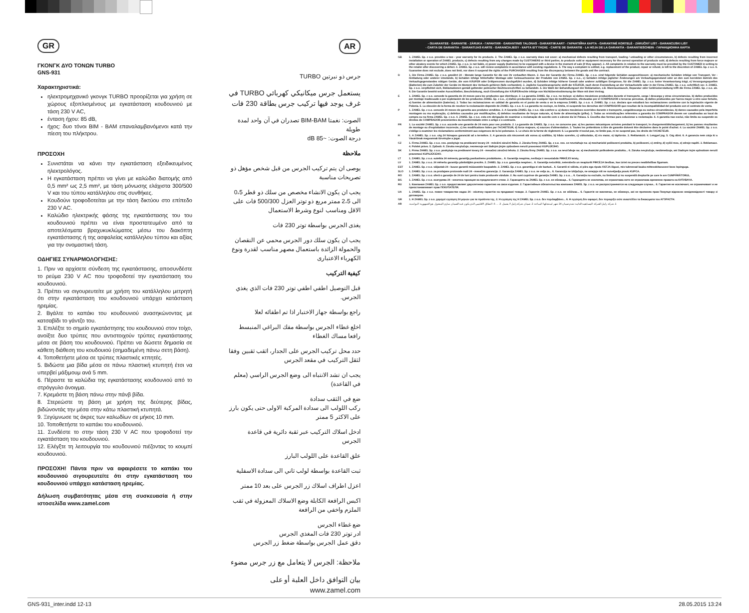GR
ΓΚΟΝΓΚ ΔΥΟ ΤΟΝΩΝ TURBO
GNS-931
Χαρακτηριστικά:
ηλεκτρομηχανικό γκονγκ TURBO προορίζεται για χρήση σε χώρους εξοπλισμένους με εγκατάσταση κουδουνιού με τάση 230 V AC,
ένταση ήχου: 85 dB,
ήχος: δυο τόνοι BIM - BAM επαναλαμβανόμενοι κατά την πίεση του πλήκτρου.
ΠΡΟΣΟΧΗ
Συνιστάται να κάνει την εγκατάσταση εξειδικευμένος ηλεκτρολόγος.
Η εγκατάσταση πρέπει να γίνει με καλώδιο διατομής από 0,5 mm² ως 2,5 mm², με τάση μόνωσης ελάχιστα 300/500 V και του τύπου κατάλληλου στις συνθήκες.
Κουδούνι τροφοδοτείται με την τάση δικτύου στο επίπεδο 230 V AC.
Καλώδιο ηλεκτρικής φάσης της εγκατάστασης του του κουδουνιού πρέπει να είναι προστατευμένο από τα αποτελέσματα βραχυκυκλώματος μέσω του διακόπτη εγκατάστασης ή της ασφαλείας κατάλληλου τύπου και αξίας για την ονομαστική τάση.
ΟΔΗΓΙΕΣ ΣΥΝΑΡΜΟΛΟΓΗΣΗΣ:
1. Πριν να αρχίσετε σύνδεση της εγκατάστασης, αποσυνδέστε το ρεύμα 230 V AC που τροφοδοτεί την εγκατάσταση του κουδουνιού.
3. Πρέπει να σιγουρευτείτε με χρήση του κατάλληλου μετρητή ότι στην εγκατάσταση του κουδουνιού υπάρχει κατάσταση ηρεμίας.
2. Βγάλτε το καπάκι του κουδουνιού ανασηκώνοντας με κατσαβίδι το γάντζο του.
3. Επιλέξτε το σημείο εγκατάστησης του κουδουνιού στον τοίχο, ανοίξτε δυο τρύπες που αντιστοιχούν τρύπες εγκατάστασης μέσα σε βάση του κουδουνιού. Πρέπει να δώσετε δημασία σε κάθετη διάθεση του κουδουιού (σημαδεμένη πάνω σετη βάση).
4. Τοποθετήστε μέσα σε τρύπες πλαστικές κτπητές.
5. Βιδώστε μια βίδα μέσα σε πάνω πλαστική κτυπητή έτσι να υπερβεί μάξιμουμ ανά 5 mm.
6. Πέραστε τα καλώδια της εγκατάστασης κουδουνιού από το στρόγγυλο άνοιγμα.
7. Κρεμάστε τη βάση πάνω στην πάνβ βίδα.
8. Στερεώστε τη βάση με χρήση της δεύτερης βίδας, βιδώνοντάς την μέσα στην κάτω πλαστική κτυπητά.
9. Ξεγύμνωσε τις άκρες των καλωδίων σε μήκος 10 mm.
10. Τοποθετήστε το καπάκι του κουδουνιού.
11. Συνδέστε το στην τάση 230 V AC που τροφοδοτεί την εγκατάσταση του κουδουνιού.
12. Ελέγξτε τη λειτουργία του κουδουνιού πιέζοντας το κουμπί κουδουνιού.
ΠΡΟΣΟΧΗ! Πάντα πριν να αφαιρέσετε το καπάκι του κουδουνιού σιγουρευτείτε ότι στην εγκατάσταση του κουδουνιού υπάρχει κατάσταση ηρεμίας.
Δήλωση συμβατότητας μέσα στη συσκευασία ή στην ιστοσελίδα www.zamel.com
AR
جرس ذو نبرتين TURBO
يستعمل جرس ميكانيكي كهربائي TURBO في غرف يوجد فيها تركيب جرس بطاقة 230 فات
الصوت: نغمتا BIM-BAM تصدران في آن واحد لمدة طويلة
درجة الصوت: ~85 dB
ملاحظة
يوصى ان يتم تركيب الجرس من قبل شخص مؤهل ذو تصريحات مناسبة
يجب ان يكون الانشاء مخصص من سلك ذو قطر 0،5 الى 2،5 ممتر مربع ذو توتر العزل 500/300 فات على الاقل ومناسب لنوع وشرط الاستعمال
يغذى الجرس بواسطة توتر 230 فات
يجب ان يكون سلك دور الجرس محمي عن النقصان والحمولة الزائدة باستعمال مصهر مناسب لقدرة ونوع الكهرباء الاعتبارى
كيفية التركيب
قبل التوصيل اطفي اطفي توتر 230 فات الذي يغذي الجرس.
راجع بواسطة جهاز الاختبار اذا تم اطفائه لعلا
اخلع غطاء الجرس بواسطة مفك البراغي المنبسط رافعا مساك الغطاء
حدد محل تركيب الجرس على الجدار، اثقب ثقبين وفقا لثقل التركيب في مقعد الجرس
يجب ان تشد الانتباه الى وضع الجرس الراسي (معلم في القاعدة)
ضع في الثقب سدادة
ركب اللولب الى سدادة المركبة الاولى حتى يكون بارز على الاكثر 5 ممتر
ادخل اسلاك التركيب عبر ثقبة دائرية في قاعدة الجرس
علق القاعدة على اللولب البارز
ثبت القاعدة بواسطة لولب ثاني الى سدادة الاسفلية
اعزل اطراف اسلاك زر الجرس على بعد 10 ممتر
اكبس الرافعة الكابلة وضع الاسلاك المعزولة في ثقب الملزم واخفي من الرافعة
ضع غطاء الجرس
ادر توتر 230 فات المغذي الجرس
دقق عمل الجرس بواسطة ضغط زر الجرس
ملاحظة: الجرس لا يتعامل مع زر جرس مضوء
بيان التوافق داخل العلبة أو على www.zamel.com
- GUARANTEE - GARANTIE - ZÁRUKA - ГАРАНТИЯ - GARANTINIS TALONAS - GARANTIIKAART - ГАРАНТІЙНА КАРТА - GARANTINĖ KORTELĖ - ZÁRUČNÝ LIST - GARANCIJSKI LIST
- CARTA DE GARANTIA - GARANTIJAS KARTE - GARANCIAJEGY - КАРТА ΕΓΓΥΗΣΗΣ - CARTE DE GARANTIE - LA HOJA DE LA GARANTÍA - GARANTIESCHEIN - ГАРАНЦИОННА КАРТА
GB 1. ZAMEL Sp. z o.o. provides a two - year warranty for its products. 2. The ZAMEL Sp. z o.o. warranty does not cover: a) mechanical defects resulting from transport, loading / unloading or other circumstances, b) defects resulting from incorrect installation or operation of ZAMEL products, c) defects resulting from any changes made by CUSTOMERS or third parties, to products sold or equipment necessary for the correct operation of products sold, d) defects resulting from force majeure or other aleatory events for which ZAMEL Sp. z o.o. is not liable, e) power supply (batteries) to be equipped with a device in the moment of sale (if they appear). 3. All complaints in relation to the warranty must be provided by the CUSTOMER in writing to the retailer after discovering a defect. 4. ZAMEL Sp. z o.o. will review complaints in accordance with existing regulations. 5. The way a complaint is settled, e.g. replacement of the product, repair or refund, is left to the discretion of ZAMEL Sp. z o.o. 6. Guarantee does not exclude, does not limit, nor does it suspend the rights of the PURCHASER resulting from the discrepancy between the goods and the contract.
D 1. Die Firma ZAMEL Sp. z o.o. gewährt 24 - Monate lange Garantie für die von ihr verkauften Waren. 2. Aus der Garantie der Firma ZAMEL Sp. z o.o. sind folgende Schäden ausgeschlossen: a) mechanische Schäden infolge von Transport, Ver - /Entladung oder anderer Umstände, b) Schäden infolge fehlerhafter Montage oder Gebrauchsweise der Produkte von ZAMEL Sp. z o.o., c) Schäden infolge jeglicher Änderungen am Verkaufsgegenstand oder an den zum korrekten Betrieb des Verkaufsgegenstandes nötigen Geräte, die vom KÄUFER oder Drittpersonen durchgeführt wurden, d) Schäden infolge höherer Gewalt oder anderer zufälligen Ereignisse, für die ZAMEL Sp. z o.o. keine Verantwortung trägt, e) Versorgungsquellen (Batterien) die zum Zubehör der Geräte im Moment des Verkaufs gehören (falls vorhanden). 3. Jegliche Garantieansprüche stellt der KÄUFER, nach deren Feststellung an der Verkaufsstelle oder in der Firma ZAMEL Sp. z o.o. schriftlich vor. 4. ZAMEL Sp. z o.o. verpflichtet sich, Reklamationen gemäß geltender polnischer Rechtsvorschriften zu behandeln. 5. Die Wahl der Behandlungsart der Reklamation, z.B. Warenaustausch, Reparatur oder Geldrückerstattung trifft die Firma ZAMEL Sp. z o.o. ab. 6. Die Garantie bewirkt weder Ausschließen, Beschränkung, noch Einstellung der KÄUFERrechte infolge von Nichtübereinstimmung der Ware mit dem Vertrag.
E 1. ZAMEL Sp. z o.o. concede la garantía de 24 meses para los productos que distribuye. 2. La garantía ZAMEL Sp. z o.o. no incluye: a) daños mecánicos producidos durante el transporte, carga / descarga y otras circunstancias, b) daños producidos por montaje inadecuado o por explotación de los productos ZAMEL Sp. z o.o., c) daños producidos por cualquier tipo de modificaciones, efectuadas por el COMPRADOR o terceras personas, d) daños producidos por fuerza mayor u otro caso fortuito, e) fuentes de alimentación (baterías). 3. Todas las reclamaciones en calidad de garantía en el punto de venta o en la empresa ZAMEL Sp. z o.o. 4. ZAMEL Sp. z o.o. declara que estudiará las reclamaciones conforme con la legislación vigente de Polonia. 5. La elección de la forma de resolver la reclamación depende de ZAMEL Sp. z o.o. 6. La garantía no excluye, no limita, ni suspende los derechos del COMPRADOR que resultan de la incompatibilidad del producto con el contrato de venta.
P 1. ZAMEL Sp. z o.o. concede 24 meses de garantia aos produtos vendidos. 2. A Garantia ZAMEL Sp. z o.o. não confere a: a) danos mecânicos ocorridos durante o transporte, carga/descarga ou outras circunstâncias, b) danos causados pela imperfeita montagem ou ma exploração, c) defeitos causados por modificações, d) defeitos resultantes de forças naturais, e) fonte de alimentação (pilha). 3. Todas as reivindicações referentes a garantia do COMPRADOR devem ser canalisadas ao local da compra ou na firma ZAMEL Sp. z o.o. 4. ZAMEL Sp. z o.o. esta em obrigação de examinar a reclamação de acordo com o cânone da lei Polaca. 5. Escolha das formas para solucionar a reclamação. 6. A garantia nao exclui, não limita ou suspende os direitos do COMPRADOR provenientes da inconformidade entre o artigo e o contracto.
FR 1. La société ZAMEL Sp. z o.o. accorde une garantie de 24 mois pour ses produits. 2. La garantie de ZAMEL Sp. z o.o. ne concerne pas: a) les pannes mécaniques arrivées pendant le transport, le chargement/déchargement, b) les pannes résultantes de montage ou d'exploitation incorrecte, c) les modifications faites par l'ACHETEUR, d) force majeure, e) sources d'alimentation. 3. Toutes les prétentions à titre de garantie doivent être déclarées dans le point d'achat. 4. La société ZAMEL Sp. z o.o. s'oblige à examiner les réclamations conformément aux exigences de la loi polonaise. 5. Le choix de la forme de règlement. 6. La garantie n'exclut pas, ne limite pas, ni ne suspend pas, les droits de l'ACHETEUR.
H 1. A ZAMEL Sp. z o.o. cég 24 hónapos garanciát ad a termékre. 2. A garancia alá nincsenek alá vonva a) szállítás, b) hibás szerelés, c) változtatás, d) vis maior, e) tápforrás. 3. Reklamáció. 4. Lengyel jog. 5. Cég dönt. 6. A garancia nem zárja ki a Vásárlónak megvannak törvénybe a jogai.
CZ 1. Firma ZAMEL Sp. z o.o. vos. poskytuje na prodávané tovary 24 - mésiční záruční lhůtu. 2. Záruka firmy ZAMEL Sp. z o.o. vos. se nevztahuje na: a) mechanické poškození produktu, b) poškození, c) změny, d) vyšší moc, e) zdroje napětí. 3. Reklamace. 4. Polské právo. 5. Způsob. 6. Záruka nevylučuje, neomezuje ani žádným jiným způsobem neruší pravomoci KUPUJÍCÍHO.
SK 1. Firma ZAMEL Sp. z o.o. poskytuje na predávané tovary 24 - mesačnú záručnú lehotu. 2. Záruka firmy ZAMEL Sp. z o.o. sa nevzťahuje na: a) mechanické poškodenie produktu... 6. Záruka nevylučuje, neobmedzuje, ani žiadnym iným spôsobom neruší pravomoci KUPUJÚCEHO.
LT 1. ZAMEL Sp. z o.o. suteikia 24 mėnesių garantiją parduotiems produktams... 6. Garantija neapima, neriboja ir nesustabdo PIRKĖJO teisių.
LV 1. ZAMEL Sp. z o.o. 24 mēnešu garantiju pārdotājām precēm. 2. ZAMEL Sp. z o.o. garantija neaptver... 6. Garantija neizslēdz, neierobežo un neapturēt PIRCĒJA tiesības, kas izriet no preces neatbilstības līgumam.
EST 1. ZAMEL Sp. z o.o. väljastab 24 - kuuse garantii müüavatele kaupadele. 2. ZAMEL Sp. z o.o. garantiiga ei ole kaetud... 6. Garantii ei välista, ei piira ega riputa OSTJA õigusi, mis tulenevad kauba mittesobitavusest koos lepinguga.
SLO 1. ZAMEL Sp. z o.o. za prodajane proizvode nudi 24 - mesečno garancijo. 2. Garancija ZAMEL Sp. z o.o. ne velja za... 6. Garancija ne izključuje, ne omejuje niti ne razveljavlja pravic KUPCA.
RO 1. ZAMEL Sp. z o.o. oferă o garanţie de 24 de luni pentru toate produsele vândute. 2. Nu sunt cuprinse de garanţia ZAMEL Sp. z o.o.... 6. Garanţia nu exclude, nu limitează şi nu suspendă drepturile pe care le are CUMPĂRĂTORUL.
BG 1. ZAMEL Sp. z o.o. осигурява 24 - месечна гаранция на предлаганите стоки. 2. Гаранцията на ZAMEL Sp. z o.o. не обхваща... 6. Гаранцията не изключва, не ограничава нито не ограничава временно правата на КУПУВАЧА.
RU 1. Компания ZAMEL Sp. z o.o. предоставляет двухлетнюю гарантию на свои изделия. 2. Гарантийные обязательства компании ZAMEL Sp. z o.o. не распространяются на следующие случаи... 6. Гарантия не исключает, не ограничивает и не приостанавливает прав ПОКУПАТЕЛЯ.
UA 1. ZAMEL Sp. z o.o. повне товариство надає 24 - місячну гарантію на продавані товари. 2. Гарантія ZAMEL Sp. z o.o. не обіймає... 6. Гарантія не виключає, не обмежує, ані не припиняє прав Покупця відносно невідповідності товару зі договором.
GR 1. Η ZAMEL Sp. z o.o. χορηγεί εγγύηση 24 μηνών για τα προϊόντα της. 2. Η εγγύηση της Η ZAMEL Sp. z o.o. δεν περιλαμβάνει... 6. Η εγγύηση δεν αφαιρεί, δεν περιορίζει ούτε αναστέλλει τα δικαιώματα του ΑΓΟΡΑΣΤΗ.
AR 1. شركة زامل الشركة المساهمة العامة تقدم ضمان 24 شهر لمنتجاتها المباعة. 2. ضمان شركة زامل لا يشمل. 3. ... 6. النطاق الاقليمي الذي يكون فيه الضمان ساري المفعول هو الجمهورية البولندية.
GNS-931_inter.indd 12-13 28.05.2015 13:24